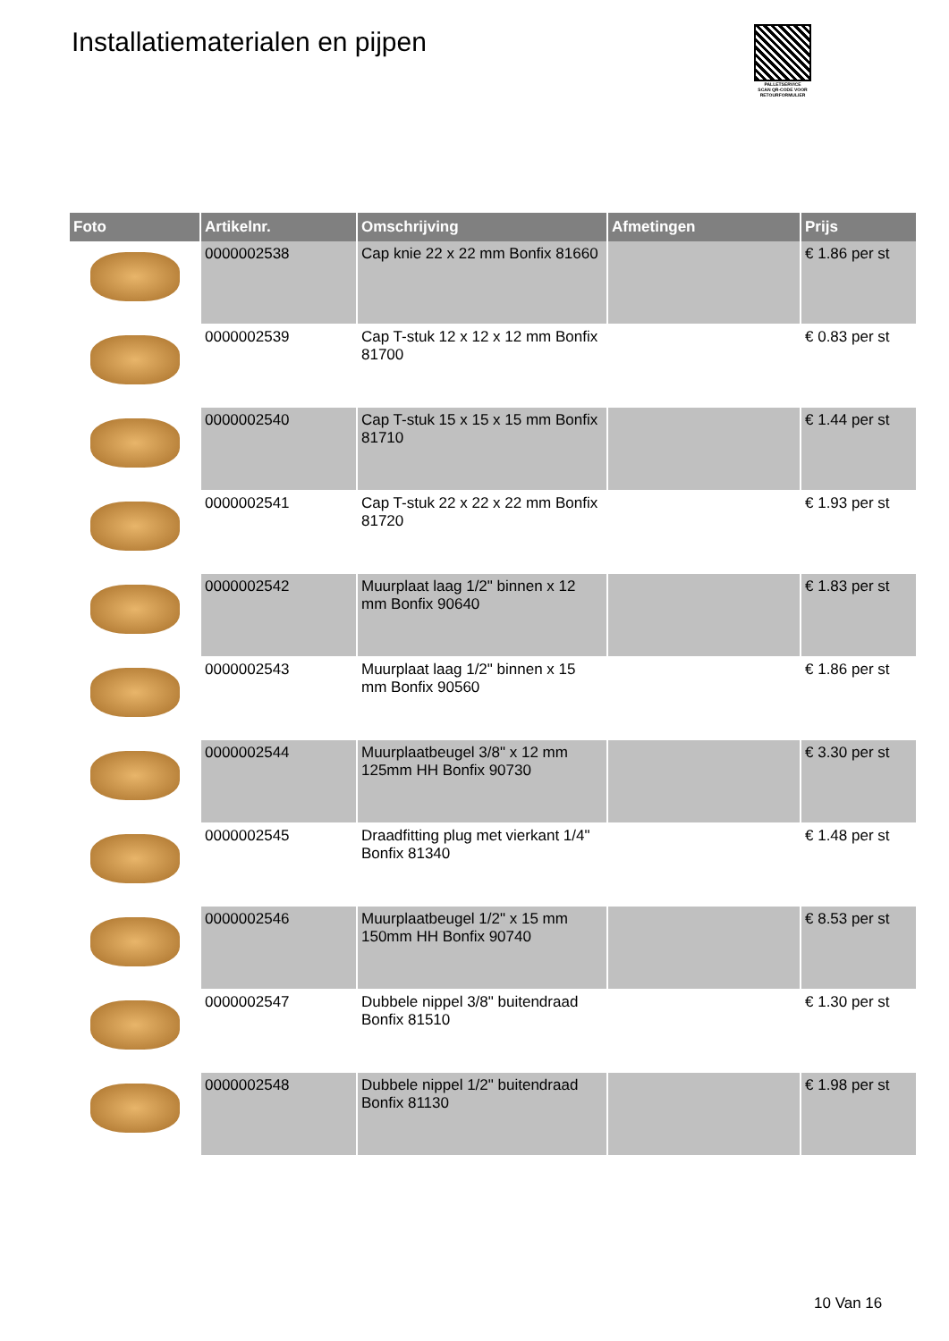Installatiematerialen en pijpen
PALLETSERVICE
SCAN QR-CODE VOOR RETOURFORMULIER
| Foto | Artikelnr. | Omschrijving | Afmetingen | Prijs |
| --- | --- | --- | --- | --- |
| | 0000002538 | Cap knie 22 x 22 mm Bonfix 81660 | | € 1.86 per st |
| | 0000002539 | Cap T-stuk 12 x 12 x 12 mm Bonfix 81700 | | € 0.83 per st |
| | 0000002540 | Cap T-stuk 15 x 15 x 15 mm Bonfix 81710 | | € 1.44 per st |
| | 0000002541 | Cap T-stuk 22 x 22 x 22 mm Bonfix 81720 | | € 1.93 per st |
| | 0000002542 | Muurplaat laag 1/2" binnen x 12 mm Bonfix 90640 | | € 1.83 per st |
| | 0000002543 | Muurplaat laag 1/2" binnen x 15 mm Bonfix 90560 | | € 1.86 per st |
| | 0000002544 | Muurplaatbeugel 3/8" x 12 mm 125mm HH Bonfix 90730 | | € 3.30 per st |
| | 0000002545 | Draadfitting plug met vierkant 1/4" Bonfix 81340 | | € 1.48 per st |
| | 0000002546 | Muurplaatbeugel 1/2" x 15 mm 150mm HH Bonfix 90740 | | € 8.53 per st |
| | 0000002547 | Dubbele nippel 3/8" buitendraad Bonfix 81510 | | € 1.30 per st |
| | 0000002548 | Dubbele nippel 1/2" buitendraad Bonfix 81130 | | € 1.98 per st |
10 Van 16